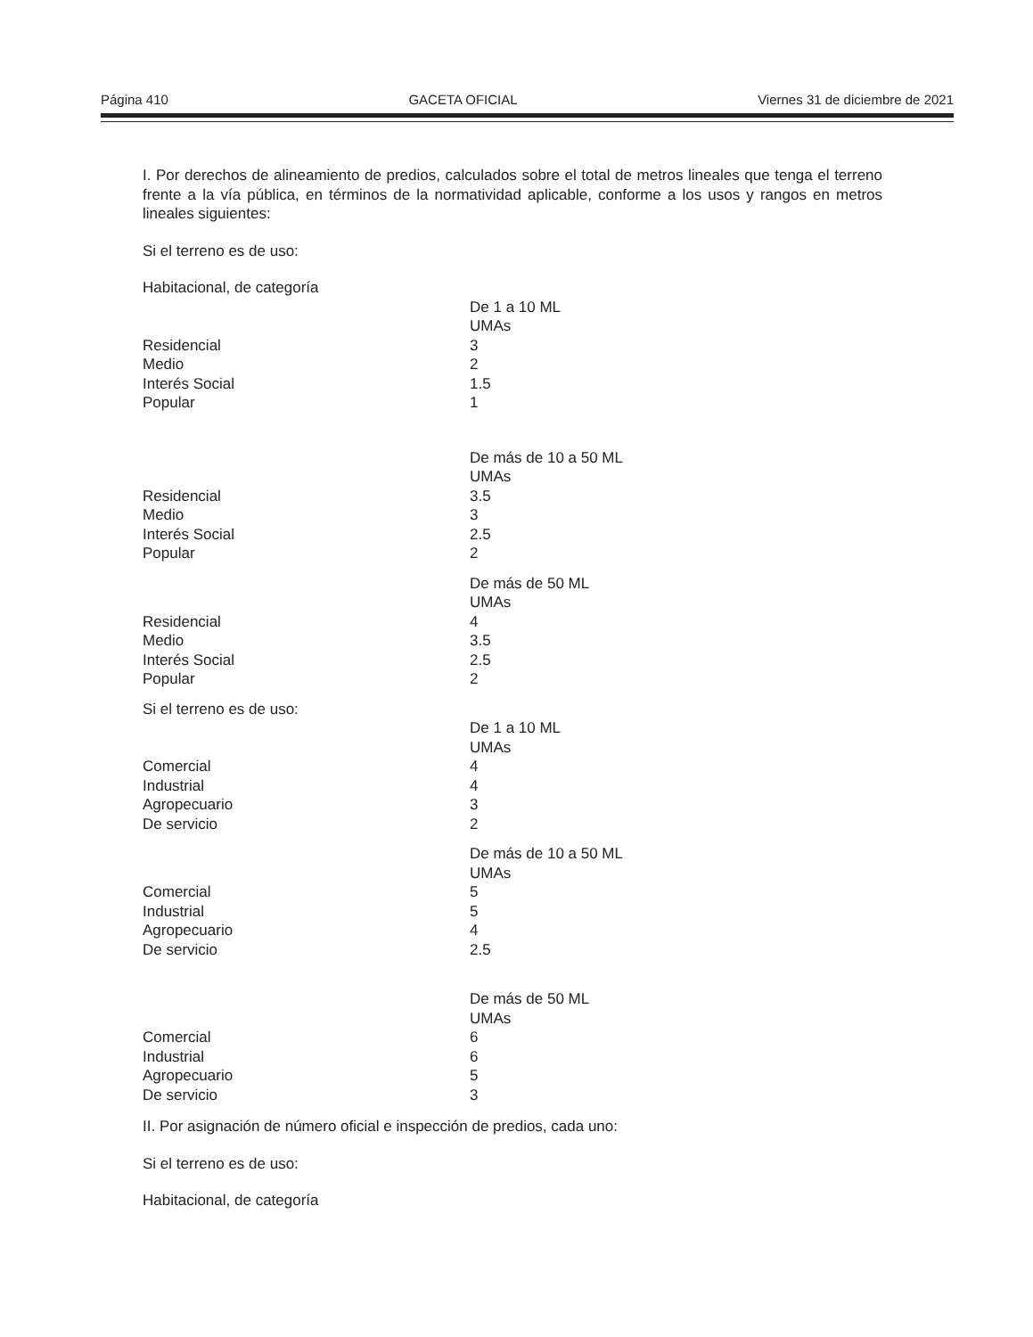Página 410 GACETA OFICIAL Viernes 31 de diciembre de 2021
I. Por derechos de alineamiento de predios, calculados sobre el total de metros lineales que tenga el terreno frente a la vía pública, en términos de la normatividad aplicable, conforme a los usos y rangos en metros lineales siguientes:
Si el terreno es de uso:
| Habitacional, de categoría | |
| | De 1 a 10 ML |
| | UMAs |
| Residencial | 3 |
| Medio | 2 |
| Interés Social | 1.5 |
| Popular | 1 |
| | De más de 10 a 50 ML |
| | UMAs |
| Residencial | 3.5 |
| Medio | 3 |
| Interés Social | 2.5 |
| Popular | 2 |
| | De más de 50 ML |
| | UMAs |
| Residencial | 4 |
| Medio | 3.5 |
| Interés Social | 2.5 |
| Popular | 2 |
| Si el terreno es de uso: | |
| | De 1 a 10 ML |
| | UMAs |
| Comercial | 4 |
| Industrial | 4 |
| Agropecuario | 3 |
| De servicio | 2 |
| | De más de 10 a 50 ML |
| | UMAs |
| Comercial | 5 |
| Industrial | 5 |
| Agropecuario | 4 |
| De servicio | 2.5 |
| | De más de 50 ML |
| | UMAs |
| Comercial | 6 |
| Industrial | 6 |
| Agropecuario | 5 |
| De servicio | 3 |
II. Por asignación de número oficial e inspección de predios, cada uno:
Si el terreno es de uso:
Habitacional, de categoría